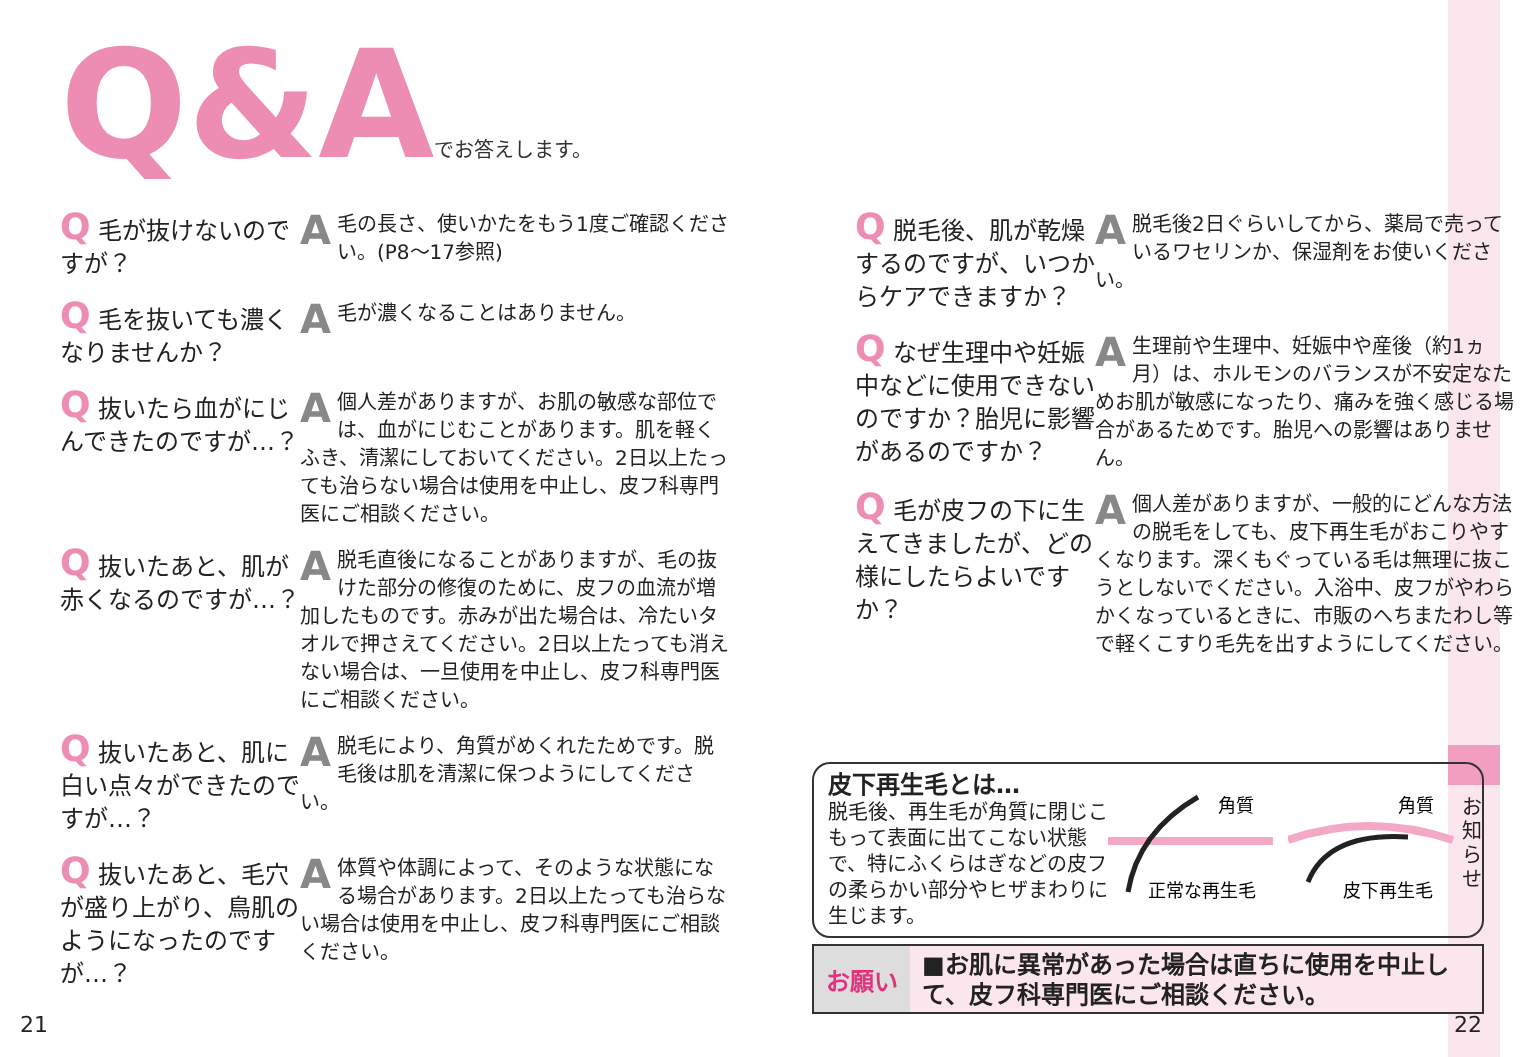Q&Aでお答えします。
Q 毛が抜けないのですが？
A毛の長さ、使いかたをもう1度ご確認ください。(P8～17参照)
Q 毛を抜いても濃くなりませんか？
A毛が濃くなることはありません。
Q 抜いたら血がにじんできたのですが…？
A個人差がありますが、お肌の敏感な部位では、血がにじむことがあります。肌を軽くふき、清潔にしておいてください。2日以上たっても治らない場合は使用を中止し、皮フ科専門医にご相談ください。
Q 抜いたあと、肌が赤くなるのですが…？
A脱毛直後になることがありますが、毛の抜けた部分の修復のために、皮フの血流が増加したものです。赤みが出た場合は、冷たいタオルで押さえてください。2日以上たっても消えない場合は、一旦使用を中止し、皮フ科専門医にご相談ください。
Q 抜いたあと、肌に白い点々ができたのですが…？
A脱毛により、角質がめくれたためです。脱毛後は肌を清潔に保つようにしてください。
Q 抜いたあと、毛穴が盛り上がり、鳥肌のようになったのですが…？
A体質や体調によって、そのような状態になる場合があります。2日以上たっても治らない場合は使用を中止し、皮フ科専門医にご相談ください。
Q 脱毛後、肌が乾燥するのですが、いつからケアできますか？
A脱毛後2日ぐらいしてから、薬局で売っているワセリンか、保湿剤をお使いください。
Q なぜ生理中や妊娠中などに使用できないのですか？胎児に影響があるのですか？
A生理前や生理中、妊娠中や産後（約1ヵ月）は、ホルモンのバランスが不安定なためお肌が敏感になったり、痛みを強く感じる場合があるためです。胎児への影響はありません。
Q 毛が皮フの下に生えてきましたが、どの様にしたらよいですか？
A個人差がありますが、一般的にどんな方法の脱毛をしても、皮下再生毛がおこりやすくなります。深くもぐっている毛は無理に抜こうとしないでください。入浴中、皮フがやわらかくなっているときに、市販のへちまたわし等で軽くこすり毛先を出すようにしてください。
皮下再生毛とは…
脱毛後、再生毛が角質に閉じこもって表面に出てこない状態で、特にふくらはぎなどの皮フの柔らかい部分やヒザまわりに生じます。
角質
正常な再生毛
角質
皮下再生毛
お願い
■お肌に異常があった場合は直ちに使用を中止して、皮フ科専門医にご相談ください。
お知らせ
21 22